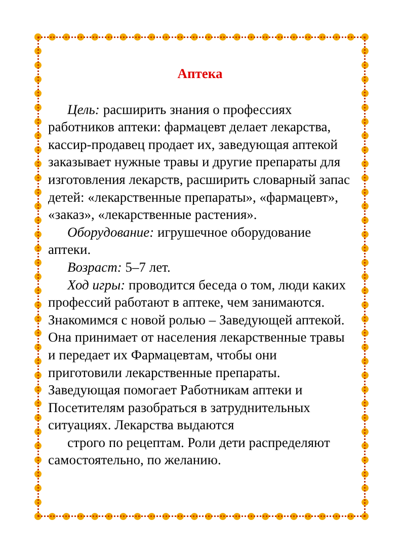Аптека
Цель: расширить знания о профессиях работников аптеки: фармацевт делает лекарства, кассир-продавец продает их, заведующая аптекой заказывает нужные травы и другие препараты для изготовления лекарств, расширить словарный запас детей: «лекарственные препараты», «фармацевт», «заказ», «лекарственные растения».
Оборудование: игрушечное оборудование аптеки.
Возраст: 5–7 лет.
Ход игры: проводится беседа о том, люди каких профессий работают в аптеке, чем занимаются. Знакомимся с новой ролью – Заведующей аптекой. Она принимает от населения лекарственные травы и передает их Фармацевтам, чтобы они приготовили лекарственные препараты. Заведующая помогает Работникам аптеки и Посетителям разобраться в затруднительных ситуациях. Лекарства выдаются
строго по рецептам. Роли дети распределяют самостоятельно, по желанию.